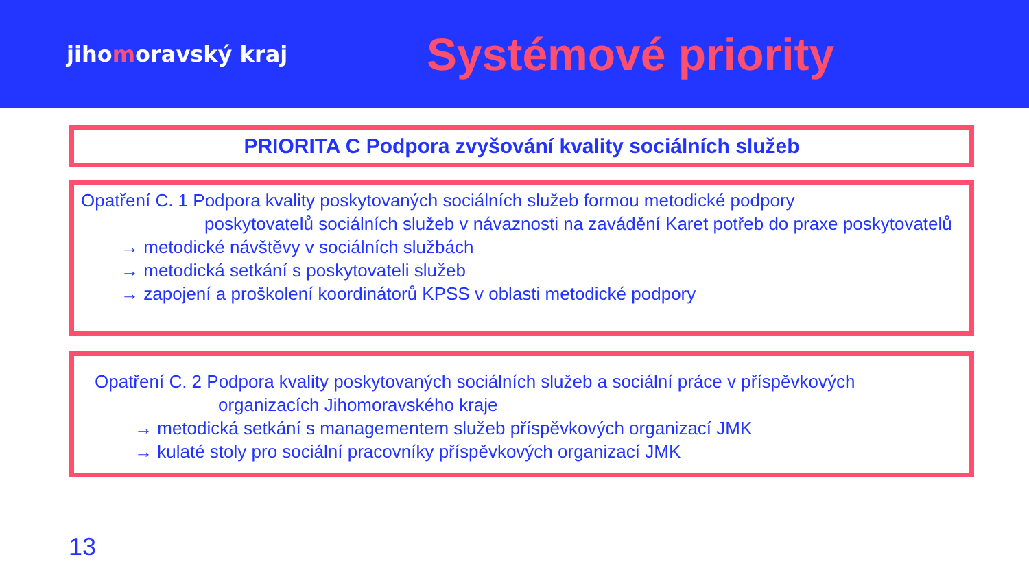jihomoravský kraj
Systémové priority
PRIORITA C Podpora zvyšování kvality sociálních služeb
Opatření C. 1 Podpora kvality poskytovaných sociálních služeb formou metodické podpory
poskytovatelů sociálních služeb v návaznosti na zavádění Karet potřeb do praxe poskytovatelů
→ metodické návštěvy v sociálních službách
→ metodická setkání s poskytovateli služeb
→ zapojení a proškolení koordinátorů KPSS v oblasti metodické podpory
Opatření C. 2 Podpora kvality poskytovaných sociálních služeb a sociální práce v příspěvkových
organizacích Jihomoravského kraje
→ metodická setkání s managementem služeb příspěvkových organizací JMK
→ kulaté stoly pro sociální pracovníky příspěvkových organizací JMK
13